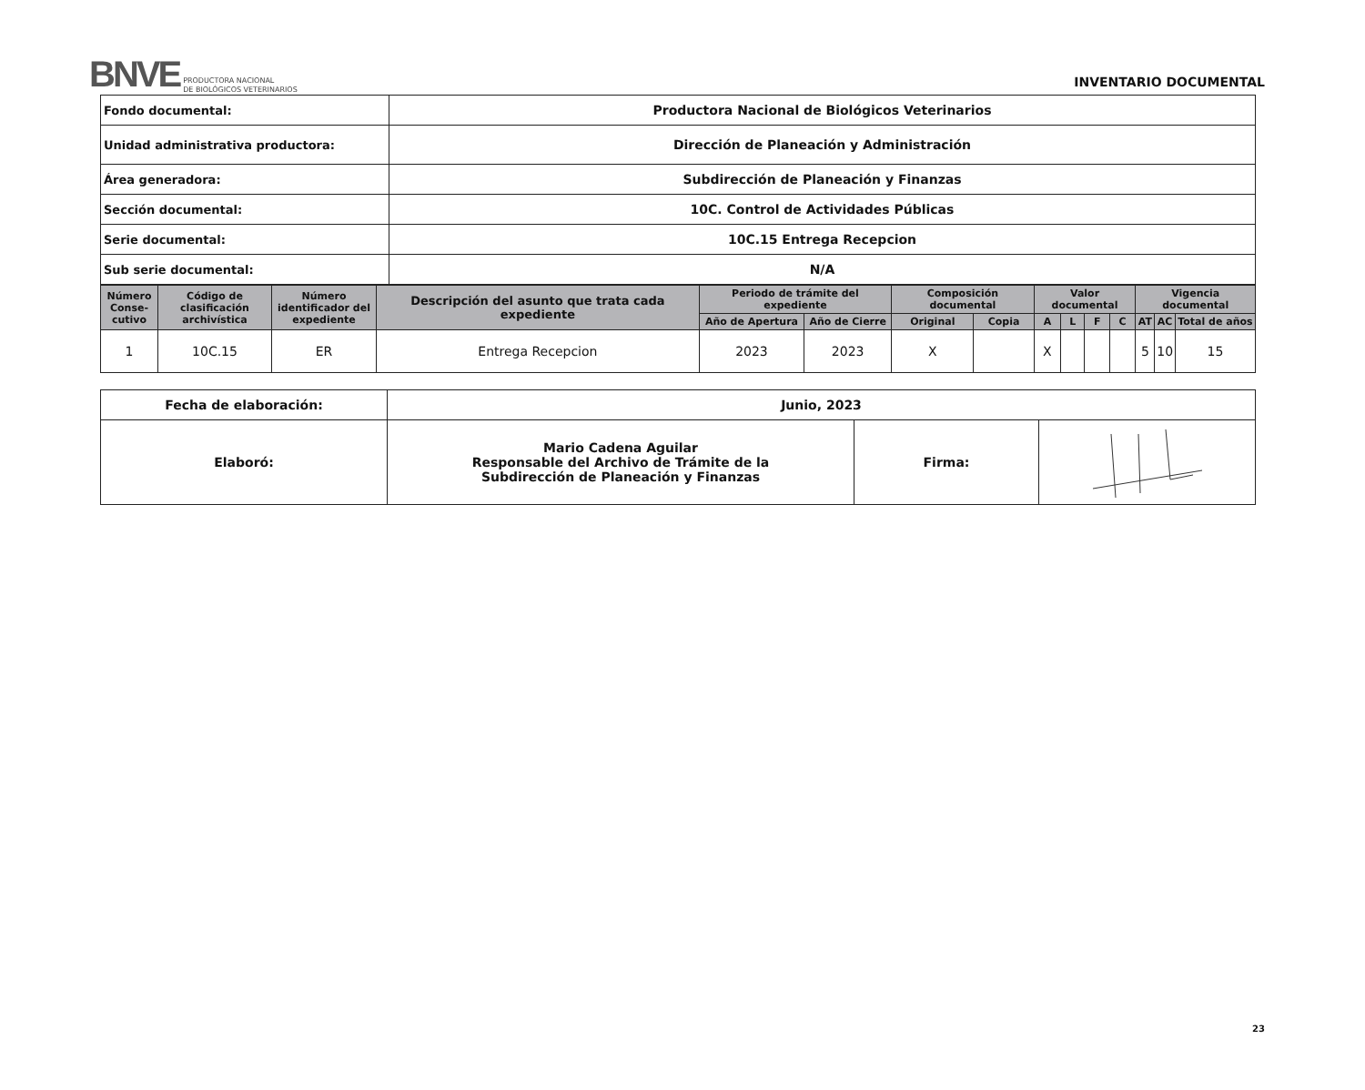BNVE PRODUCTORA NACIONAL
DE BIOLÓGICOS VETERINARIOS
INVENTARIO DOCUMENTAL
| Fondo documental: | Productora Nacional de Biológicos Veterinarios |
| Unidad administrativa productora: | Dirección de Planeación y Administración |
| Área generadora: | Subdirección de Planeación y Finanzas |
| Sección documental: | 10C. Control de Actividades Públicas |
| Serie documental: | 10C.15 Entrega Recepcion |
| Sub serie documental: | N/A |
| Número Conse-cutivo | Código de clasificación archivística | Número identificador del expediente | Descripción del asunto que trata cada expediente | Periodo de trámite del expediente | | Composición documental | | Valor documental | | | | Vigencia documental | | |
| --- | --- | --- | --- | --- | --- | --- | --- | --- | --- | --- | --- | --- | --- | --- |
| | | | | Año de Apertura | Año de Cierre | Original | Copia | A | L | F | C | AT | AC | Total de años |
| 1 | 10C.15 | ER | Entrega Recepcion | 2023 | 2023 | X | | X | | | | 5 | 10 | 15 |
| Fecha de elaboración: | Junio, 2023 | | |
| Elaboró: | Mario Cadena Aguilar Responsable del Archivo de Trámite de la Subdirección de Planeación y Finanzas | Firma: | |
23